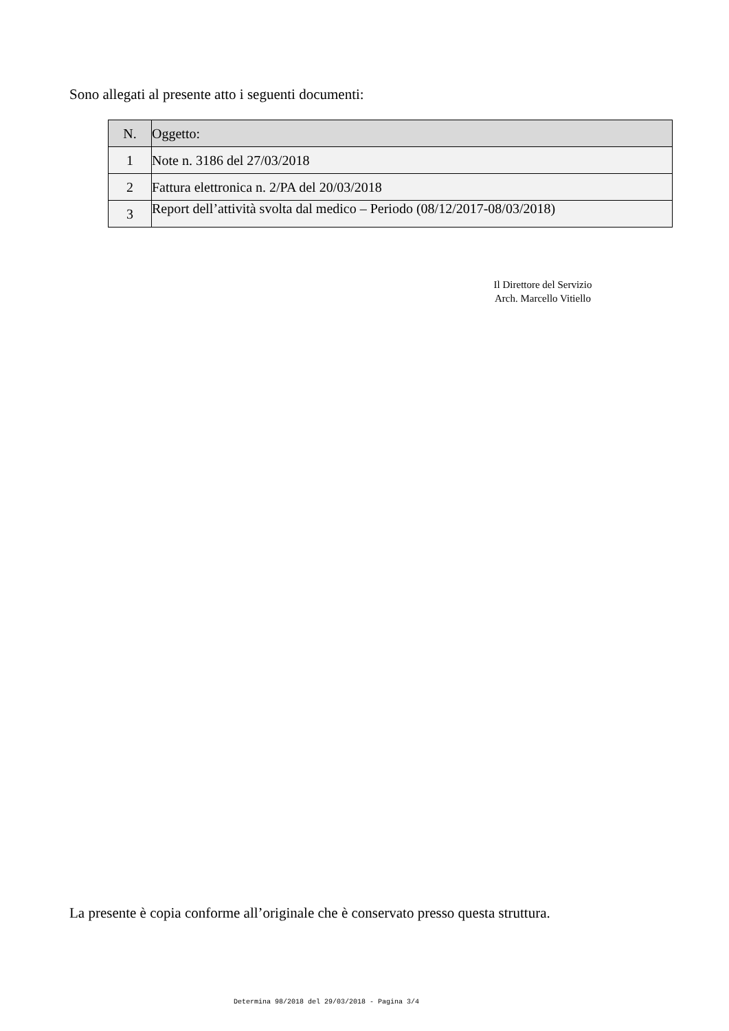Sono allegati al presente atto i seguenti documenti:
| N. | Oggetto: |
| --- | --- |
| 1 | Note n. 3186 del 27/03/2018 |
| 2 | Fattura elettronica n. 2/PA del 20/03/2018 |
| 3 | Report dell’attività svolta dal medico – Periodo (08/12/2017-08/03/2018) |
Il Direttore del Servizio
Arch. Marcello Vitiello
La presente è copia conforme all’originale che è conservato presso questa struttura.
Determina 98/2018 del 29/03/2018 - Pagina 3/4